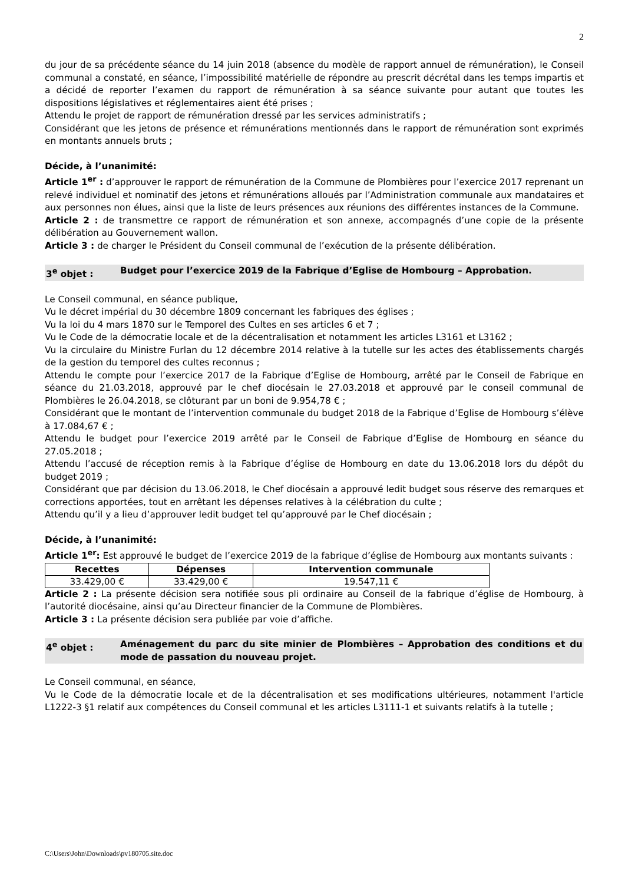2
du jour de sa précédente séance du 14 juin 2018 (absence du modèle de rapport annuel de rémunération), le Conseil communal a constaté, en séance, l’impossibilité matérielle de répondre au prescrit décrétal dans les temps impartis et a décidé de reporter l’examen du rapport de rémunération à sa séance suivante pour autant que toutes les dispositions législatives et réglementaires aient été prises ;
Attendu le projet de rapport de rémunération dressé par les services administratifs ;
Considérant que les jetons de présence et rémunérations mentionnés dans le rapport de rémunération sont exprimés en montants annuels bruts ;
Décide, à l’unanimité:
Article 1<sup>er</sup> : d’approuver le rapport de rémunération de la Commune de Plombières pour l’exercice 2017 reprenant un relevé individuel et nominatif des jetons et rémunérations alloués par l’Administration communale aux mandataires et aux personnes non élues, ainsi que la liste de leurs présences aux réunions des différentes instances de la Commune.
Article 2 : de transmettre ce rapport de rémunération et son annexe, accompagnés d’une copie de la présente délibération au Gouvernement wallon.
Article 3 : de charger le Président du Conseil communal de l’exécution de la présente délibération.
3<sup>e</sup> objet : Budget pour l’exercice 2019 de la Fabrique d’Eglise de Hombourg – Approbation.
Le Conseil communal, en séance publique,
Vu le décret impérial du 30 décembre 1809 concernant les fabriques des églises ;
Vu la loi du 4 mars 1870 sur le Temporel des Cultes en ses articles 6 et 7 ;
Vu le Code de la démocratie locale et de la décentralisation et notamment les articles L3161 et L3162 ;
Vu la circulaire du Ministre Furlan du 12 décembre 2014 relative à la tutelle sur les actes des établissements chargés de la gestion du temporel des cultes reconnus ;
Attendu le compte pour l’exercice 2017 de la Fabrique d’Eglise de Hombourg, arrêté par le Conseil de Fabrique en séance du 21.03.2018, approuvé par le chef diocésain le 27.03.2018 et approuvé par le conseil communal de Plombières le 26.04.2018, se clôturant par un boni de 9.954,78 € ;
Considérant que le montant de l’intervention communale du budget 2018 de la Fabrique d’Eglise de Hombourg s’élève à 17.084,67 € ;
Attendu le budget pour l’exercice 2019 arrêté par le Conseil de Fabrique d’Eglise de Hombourg en séance du 27.05.2018 ;
Attendu l’accusé de réception remis à la Fabrique d’église de Hombourg en date du 13.06.2018 lors du dépôt du budget 2019 ;
Considérant que par décision du 13.06.2018, le Chef diocésain a approuvé ledit budget sous réserve des remarques et corrections apportées, tout en arrêtant les dépenses relatives à la célébration du culte ;
Attendu qu’il y a lieu d’approuver ledit budget tel qu’approuvé par le Chef diocésain ;
Décide, à l’unanimité:
Article 1<sup>er</sup>: Est approuvé le budget de l’exercice 2019 de la fabrique d’église de Hombourg aux montants suivants :
| Recettes | Dépenses | Intervention communale |
| --- | --- | --- |
| 33.429,00 € | 33.429,00 € | 19.547,11 € |
Article 2 : La présente décision sera notifiée sous pli ordinaire au Conseil de la fabrique d’église de Hombourg, à l’autorité diocésaine, ainsi qu’au Directeur financier de la Commune de Plombières.
Article 3 : La présente décision sera publiée par voie d’affiche.
4<sup>e</sup> objet : Aménagement du parc du site minier de Plombières – Approbation des conditions et du mode de passation du nouveau projet.
Le Conseil communal, en séance,
Vu le Code de la démocratie locale et de la décentralisation et ses modifications ultérieures, notamment l'article L1222-3 §1 relatif aux compétences du Conseil communal et les articles L3111-1 et suivants relatifs à la tutelle ;
C:\Users\John\Downloads\pv180705.site.doc